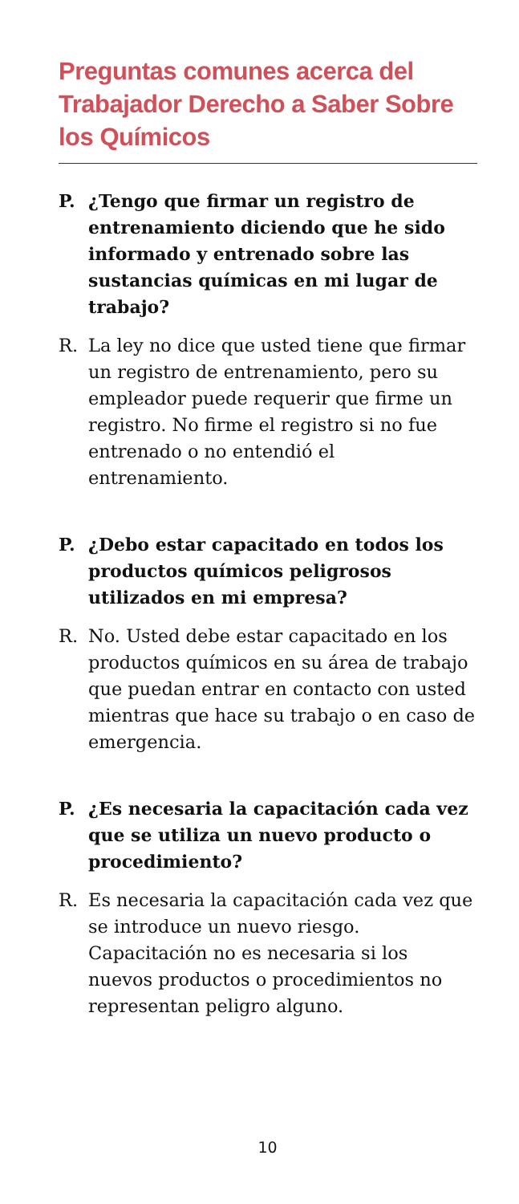Preguntas comunes acerca del Trabajador Derecho a Saber Sobre los Químicos
P. ¿Tengo que firmar un registro de entrenamiento diciendo que he sido informado y entrenado sobre las sustancias químicas en mi lugar de trabajo?
R. La ley no dice que usted tiene que firmar un registro de entrenamiento, pero su empleador puede requerir que firme un registro. No firme el registro si no fue entrenado o no entendió el entrenamiento.
P. ¿Debo estar capacitado en todos los productos químicos peligrosos utilizados en mi empresa?
R. No. Usted debe estar capacitado en los productos químicos en su área de trabajo que puedan entrar en contacto con usted mientras que hace su trabajo o en caso de emergencia.
P. ¿Es necesaria la capacitación cada vez que se utiliza un nuevo producto o procedimiento?
R. Es necesaria la capacitación cada vez que se introduce un nuevo riesgo. Capacitación no es necesaria si los nuevos productos o procedimientos no representan peligro alguno.
10